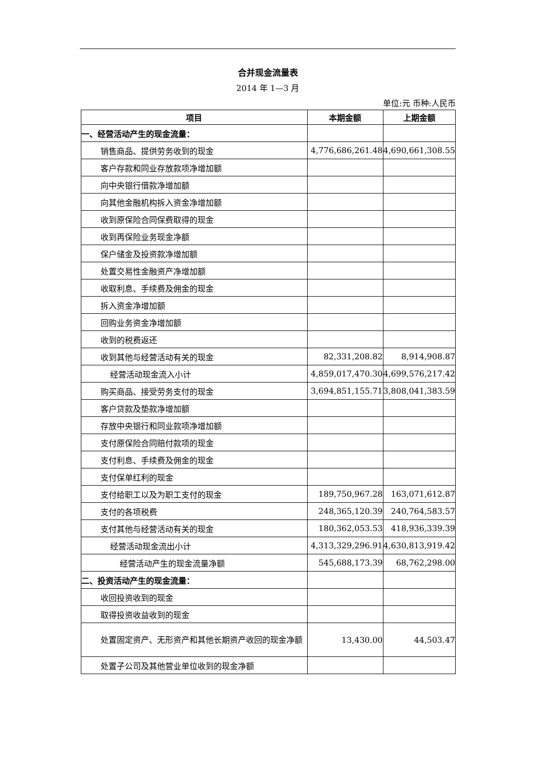合并现金流量表
2014 年 1—3 月
单位:元 币种:人民币
| 项目 | 本期金额 | 上期金额 |
| --- | --- | --- |
| 一、经营活动产生的现金流量： | | |
| 销售商品、提供劳务收到的现金 | 4,776,686,261.48 | 4,690,661,308.55 |
| 客户存款和同业存放款项净增加额 | | |
| 向中央银行借款净增加额 | | |
| 向其他金融机构拆入资金净增加额 | | |
| 收到原保险合同保费取得的现金 | | |
| 收到再保险业务现金净额 | | |
| 保户储金及投资款净增加额 | | |
| 处置交易性金融资产净增加额 | | |
| 收取利息、手续费及佣金的现金 | | |
| 拆入资金净增加额 | | |
| 回购业务资金净增加额 | | |
| 收到的税费返还 | | |
| 收到其他与经营活动有关的现金 | 82,331,208.82 | 8,914,908.87 |
| 经营活动现金流入小计 | 4,859,017,470.30 | 4,699,576,217.42 |
| 购买商品、接受劳务支付的现金 | 3,694,851,155.71 | 3,808,041,383.59 |
| 客户贷款及垫款净增加额 | | |
| 存放中央银行和同业款项净增加额 | | |
| 支付原保险合同赔付款项的现金 | | |
| 支付利息、手续费及佣金的现金 | | |
| 支付保单红利的现金 | | |
| 支付给职工以及为职工支付的现金 | 189,750,967.28 | 163,071,612.87 |
| 支付的各项税费 | 248,365,120.39 | 240,764,583.57 |
| 支付其他与经营活动有关的现金 | 180,362,053.53 | 418,936,339.39 |
| 经营活动现金流出小计 | 4,313,329,296.91 | 4,630,813,919.42 |
| 经营活动产生的现金流量净额 | 545,688,173.39 | 68,762,298.00 |
| 二、投资活动产生的现金流量： | | |
| 收回投资收到的现金 | | |
| 取得投资收益收到的现金 | | |
| 处置固定资产、无形资产和其他长期资产收回的现金净额 | 13,430.00 | 44,503.47 |
| 处置子公司及其他营业单位收到的现金净额 | | |